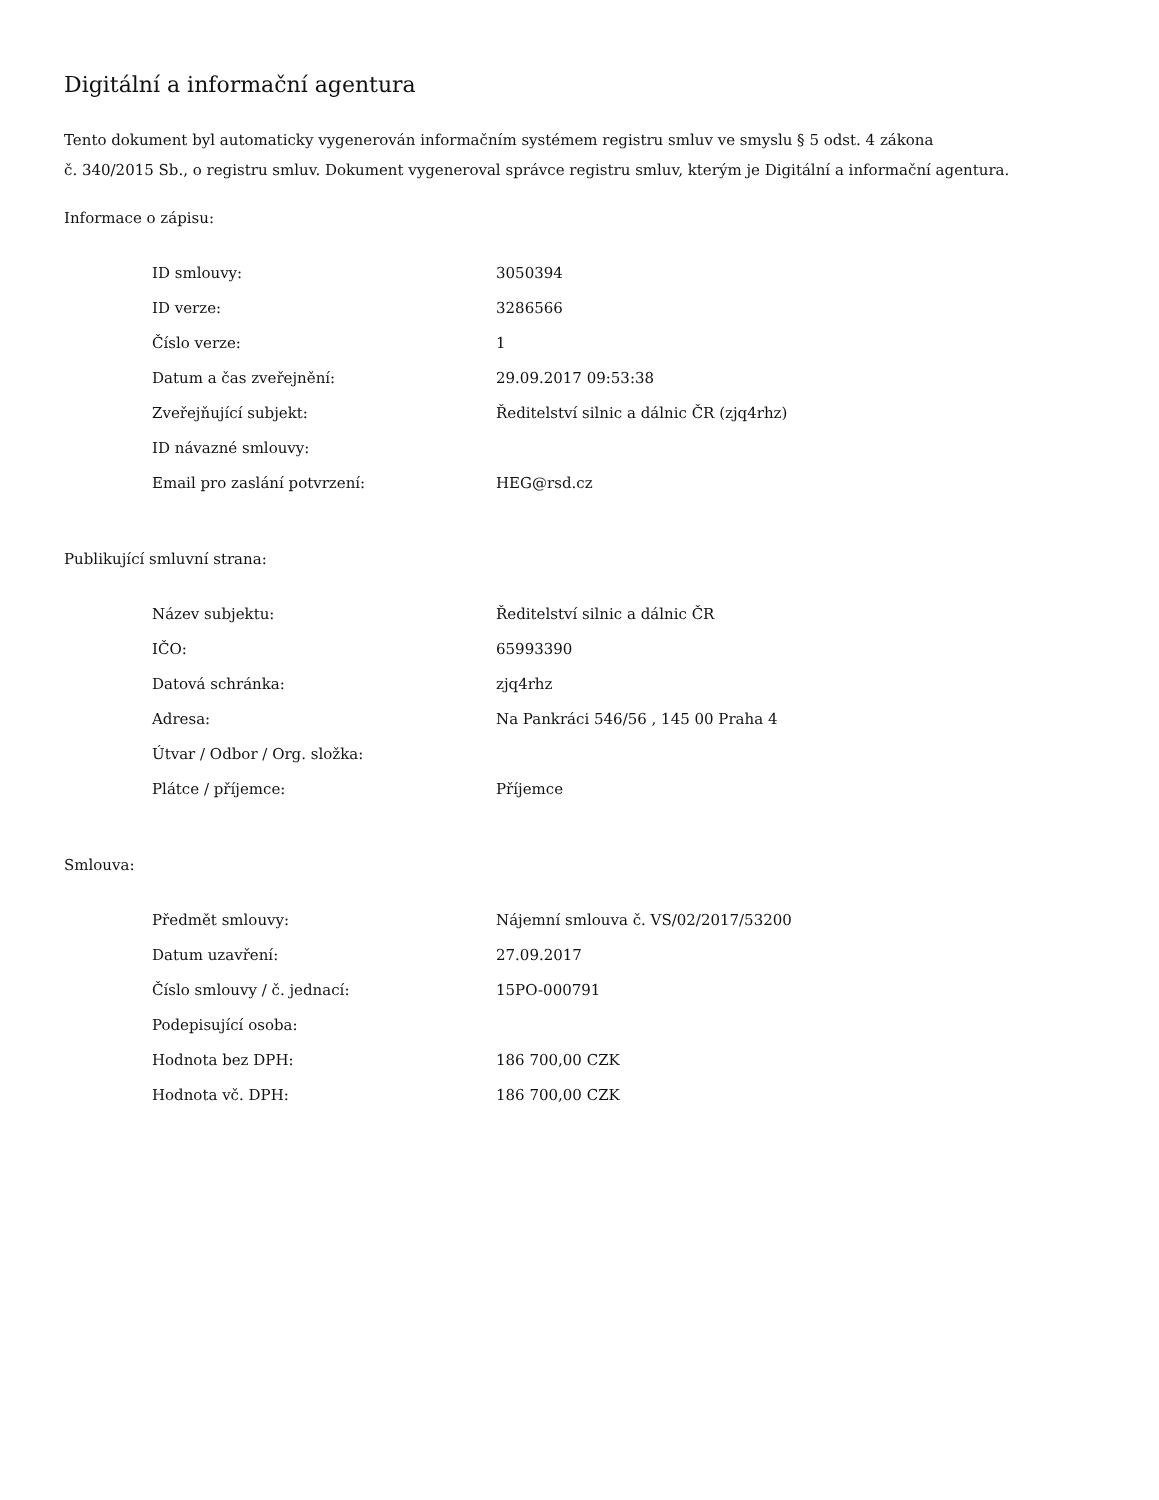Digitální a informační agentura
Tento dokument byl automaticky vygenerován informačním systémem registru smluv ve smyslu § 5 odst. 4 zákona
č. 340/2015 Sb., o registru smluv. Dokument vygeneroval správce registru smluv, kterým je Digitální a informační agentura.
Informace o zápisu:
| ID smlouvy: | 3050394 |
| ID verze: | 3286566 |
| Číslo verze: | 1 |
| Datum a čas zveřejnění: | 29.09.2017 09:53:38 |
| Zveřejňující subjekt: | Ředitelství silnic a dálnic ČR (zjq4rhz) |
| ID návazné smlouvy: | |
| Email pro zaslání potvrzení: | HEG@rsd.cz |
Publikující smluvní strana:
| Název subjektu: | Ředitelství silnic a dálnic ČR |
| IČO: | 65993390 |
| Datová schránka: | zjq4rhz |
| Adresa: | Na Pankráci 546/56 , 145 00 Praha 4 |
| Útvar / Odbor / Org. složka: | |
| Plátce / příjemce: | Příjemce |
Smlouva:
| Předmět smlouvy: | Nájemní smlouva č. VS/02/2017/53200 |
| Datum uzavření: | 27.09.2017 |
| Číslo smlouvy / č. jednací: | 15PO-000791 |
| Podepisující osoba: | |
| Hodnota bez DPH: | 186 700,00 CZK |
| Hodnota vč. DPH: | 186 700,00 CZK |